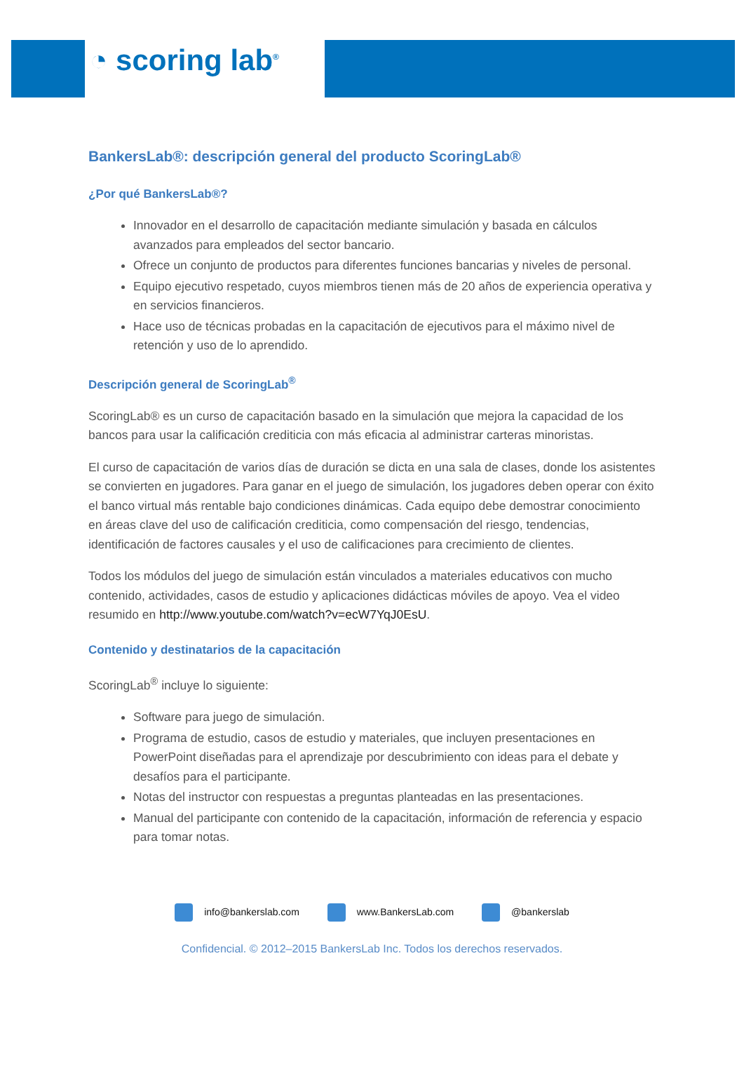◔ scoring lab<sup>®</sup>
BankersLab®: descripción general del producto ScoringLab®
¿Por qué BankersLab®?
Innovador en el desarrollo de capacitación mediante simulación y basada en cálculos avanzados para empleados del sector bancario.
Ofrece un conjunto de productos para diferentes funciones bancarias y niveles de personal.
Equipo ejecutivo respetado, cuyos miembros tienen más de 20 años de experiencia operativa y en servicios financieros.
Hace uso de técnicas probadas en la capacitación de ejecutivos para el máximo nivel de retención y uso de lo aprendido.
Descripción general de ScoringLab<sup>®</sup>
ScoringLab® es un curso de capacitación basado en la simulación que mejora la capacidad de los bancos para usar la calificación crediticia con más eficacia al administrar carteras minoristas.
El curso de capacitación de varios días de duración se dicta en una sala de clases, donde los asistentes se convierten en jugadores. Para ganar en el juego de simulación, los jugadores deben operar con éxito el banco virtual más rentable bajo condiciones dinámicas. Cada equipo debe demostrar conocimiento en áreas clave del uso de calificación crediticia, como compensación del riesgo, tendencias, identificación de factores causales y el uso de calificaciones para crecimiento de clientes.
Todos los módulos del juego de simulación están vinculados a materiales educativos con mucho contenido, actividades, casos de estudio y aplicaciones didácticas móviles de apoyo. Vea el video resumido en http://www.youtube.com/watch?v=ecW7YqJ0EsU.
Contenido y destinatarios de la capacitación
ScoringLab<sup>®</sup> incluye lo siguiente:
Software para juego de simulación.
Programa de estudio, casos de estudio y materiales, que incluyen presentaciones en PowerPoint diseñadas para el aprendizaje por descubrimiento con ideas para el debate y desafíos para el participante.
Notas del instructor con respuestas a preguntas planteadas en las presentaciones.
Manual del participante con contenido de la capacitación, información de referencia y espacio para tomar notas.
info@bankerslab.com www.BankersLab.com @bankerslab
Confidencial. © 2012–2015 BankersLab Inc. Todos los derechos reservados.